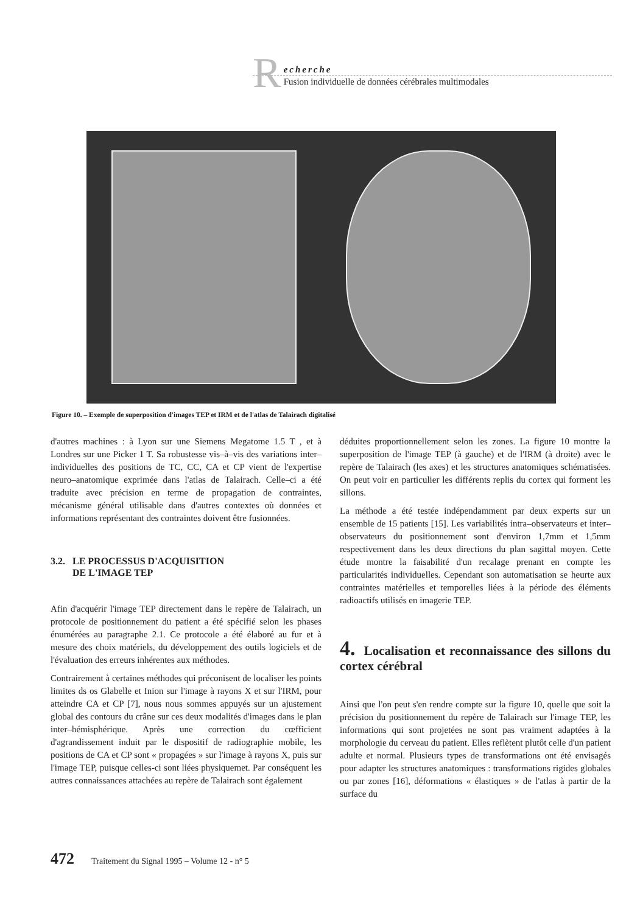R
echerche
Fusion individuelle de données cérébrales multimodales
Figure 10. – Exemple de superposition d'images TEP et IRM et de l'atlas de Talairach digitalisé
d'autres machines : à Lyon sur une Siemens Megatome 1.5 T , et à Londres sur une Picker 1 T. Sa robustesse vis–à–vis des variations inter–individuelles des positions de TC, CC, CA et CP vient de l'expertise neuro–anatomique exprimée dans l'atlas de Talairach. Celle–ci a été traduite avec précision en terme de propagation de contraintes, mécanisme général utilisable dans d'autres contextes où données et informations représentant des contraintes doivent être fusionnées.
3.2. LE PROCESSUS D'ACQUISITION
DE L'IMAGE TEP
Afin d'acquérir l'image TEP directement dans le repère de Talairach, un protocole de positionnement du patient a été spécifié selon les phases énumérées au paragraphe 2.1. Ce protocole a été élaboré au fur et à mesure des choix matériels, du développement des outils logiciels et de l'évaluation des erreurs inhérentes aux méthodes.
Contrairement à certaines méthodes qui préconisent de localiser les points limites ds os Glabelle et Inion sur l'image à rayons X et sur l'IRM, pour atteindre CA et CP [7], nous nous sommes appuyés sur un ajustement global des contours du crâne sur ces deux modalités d'images dans le plan inter–hémisphérique. Après une correction du cœfficient d'agrandissement induit par le dispositif de radiographie mobile, les positions de CA et CP sont « propagées » sur l'image à rayons X, puis sur l'image TEP, puisque celles-ci sont liées physiquemet. Par conséquent les autres connaissances attachées au repère de Talairach sont également
déduites proportionnellement selon les zones. La figure 10 montre la superposition de l'image TEP (à gauche) et de l'IRM (à droite) avec le repère de Talairach (les axes) et les structures anatomiques schématisées. On peut voir en particulier les différents replis du cortex qui forment les sillons.
La méthode a été testée indépendamment par deux experts sur un ensemble de 15 patients [15]. Les variabilités intra–observateurs et inter–observateurs du positionnement sont d'environ 1,7mm et 1,5mm respectivement dans les deux directions du plan sagittal moyen. Cette étude montre la faisabilité d'un recalage prenant en compte les particularités individuelles. Cependant son automatisation se heurte aux contraintes matérielles et temporelles liées à la période des éléments radioactifs utilisés en imagerie TEP.
4. Localisation et reconnaissance des sillons du cortex cérébral
Ainsi que l'on peut s'en rendre compte sur la figure 10, quelle que soit la précision du positionnement du repère de Talairach sur l'image TEP, les informations qui sont projetées ne sont pas vraiment adaptées à la morphologie du cerveau du patient. Elles reflètent plutôt celle d'un patient adulte et normal. Plusieurs types de transformations ont été envisagés pour adapter les structures anatomiques : transformations rigides globales ou par zones [16], déformations « élastiques » de l'atlas à partir de la surface du
472 Traitement du Signal 1995 – Volume 12 - n° 5